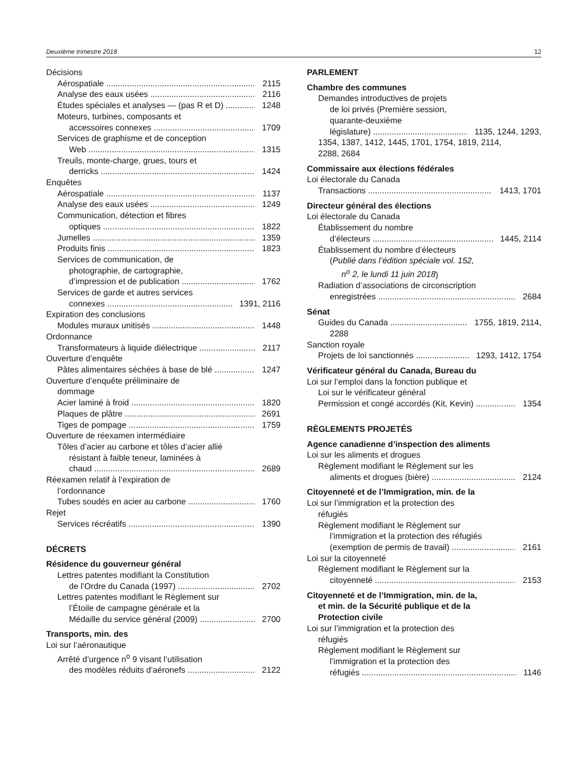Deuxième trimestre 2018 12
Décisions
Aérospatiale 2115
Analyse des eaux usées 2116
Études spéciales et analyses — (pas R et D) 1248
Moteurs, turbines, composants et
accessoires connexes 1709
Services de graphisme et de conception
Web 1315
Treuils, monte-charge, grues, tours et
derricks 1424
Enquêtes
Aérospatiale 1137
Analyse des eaux usées 1249
Communication, détection et fibres
optiques 1822
Jumelles 1359
Produits finis 1823
Services de communication, de
photographie, de cartographie,
d’impression et de publication 1762
Services de garde et autres services
connexes 1391, 2116
Expiration des conclusions
Modules muraux unitisés 1448
Ordonnance
Transformateurs à liquide diélectrique 2117
Ouverture d’enquête
Pâtes alimentaires séchées à base de blé 1247
Ouverture d’enquête préliminaire de
dommage
Acier laminé à froid 1820
Plaques de plâtre 2691
Tiges de pompage 1759
Ouverture de réexamen intermédiaire
Tôles d’acier au carbone et tôles d’acier allié
résistant à faible teneur, laminées à
chaud 2689
Réexamen relatif à l’expiration de
l’ordonnance
Tubes soudés en acier au carbone 1760
Rejet
Services récréatifs 1390
DÉCRETS
Résidence du gouverneur général
Lettres patentes modifiant la Constitution
de l’Ordre du Canada (1997) 2702
Lettres patentes modifiant le Règlement sur
l’Étoile de campagne générale et la
Médaille du service général (2009) 2700
Transports, min. des
Loi sur l’aéronautique
Arrêté d’urgence n<sup>o</sup> 9 visant l’utilisation
des modèles réduits d’aéronefs 2122
PARLEMENT
Chambre des communes
Demandes introductives de projets
de loi privés (Première session,
quarante-deuxième
législature) 1135, 1244, 1293,
1354, 1387, 1412, 1445, 1701, 1754, 1819, 2114,
2288, 2684
Commissaire aux élections fédérales
Loi électorale du Canada
Transactions 1413, 1701
Directeur général des élections
Loi électorale du Canada
Établissement du nombre
d’électeurs 1445, 2114
Établissement du nombre d’électeurs
(Publié dans l’édition spéciale vol. 152,
n<sup>o</sup> 2, le lundi 11 juin 2018)
Radiation d’associations de circonscription
enregistrées 2684
Sénat
Guides du Canada 1755, 1819, 2114,
2288
Sanction royale
Projets de loi sanctionnés 1293, 1412, 1754
Vérificateur général du Canada, Bureau du
Loi sur l’emploi dans la fonction publique et
Loi sur le vérificateur général
Permission et congé accordés (Kit, Kevin) 1354
RÈGLEMENTS PROJETÉS
Agence canadienne d’inspection des aliments
Loi sur les aliments et drogues
Règlement modifiant le Règlement sur les
aliments et drogues (bière) 2124
Citoyenneté et de l’Immigration, min. de la
Loi sur l’immigration et la protection des
réfugiés
Règlement modifiant le Règlement sur
l’immigration et la protection des réfugiés
(exemption de permis de travail) 2161
Loi sur la citoyenneté
Règlement modifiant le Règlement sur la
citoyenneté 2153
Citoyenneté et de l’Immigration, min. de la,
et min. de la Sécurité publique et de la
Protection civile
Loi sur l’immigration et la protection des
réfugiés
Règlement modifiant le Règlement sur
l’immigration et la protection des
réfugiés 1146